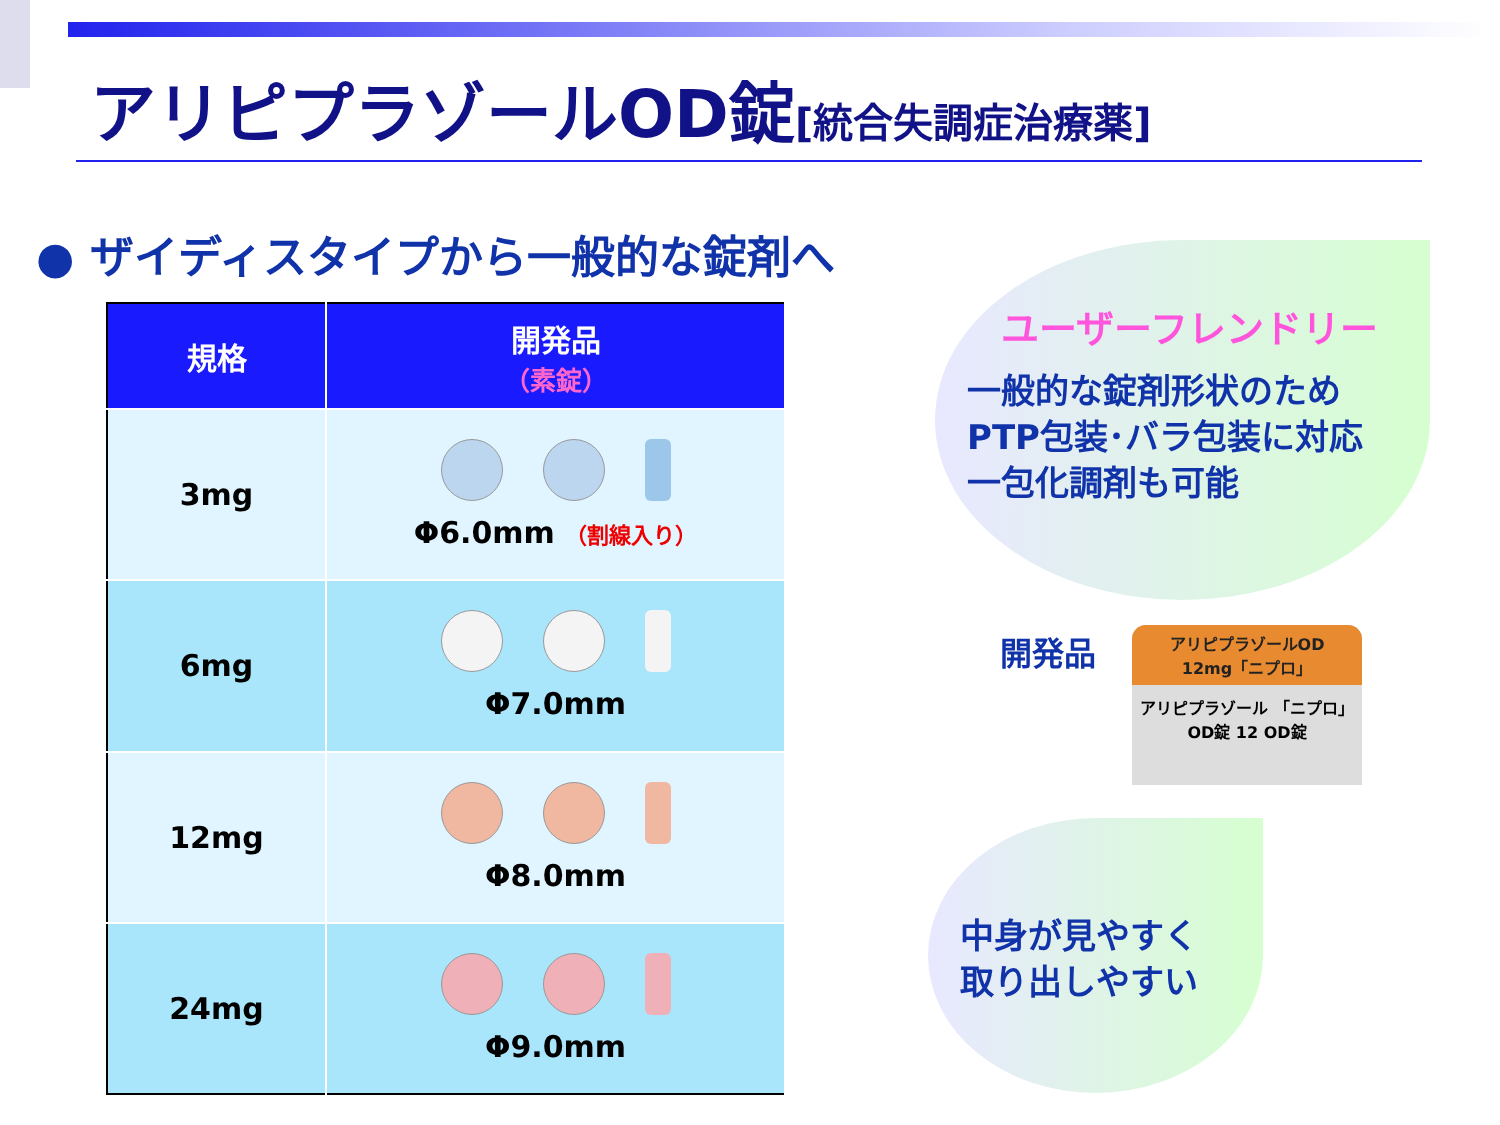アリピプラゾールOD錠[統合失調症治療薬]
● ザイディスタイプから一般的な錠剤へ
| 規格 | 開発品 （素錠） |
| --- | --- |
| 3mg | Φ6.0mm （割線入り） |
| 6mg | Φ7.0mm |
| 12mg | Φ8.0mm |
| 24mg | Φ9.0mm |
ユーザーフレンドリー
一般的な錠剤形状のため
PTP包装･バラ包装に対応
一包化調剤も可能
開発品
アリピプラゾールOD
12mg「ニプロ」
アリピプラゾール 「ニプロ」
OD錠 12 OD錠
中身が見やすく
取り出しやすい